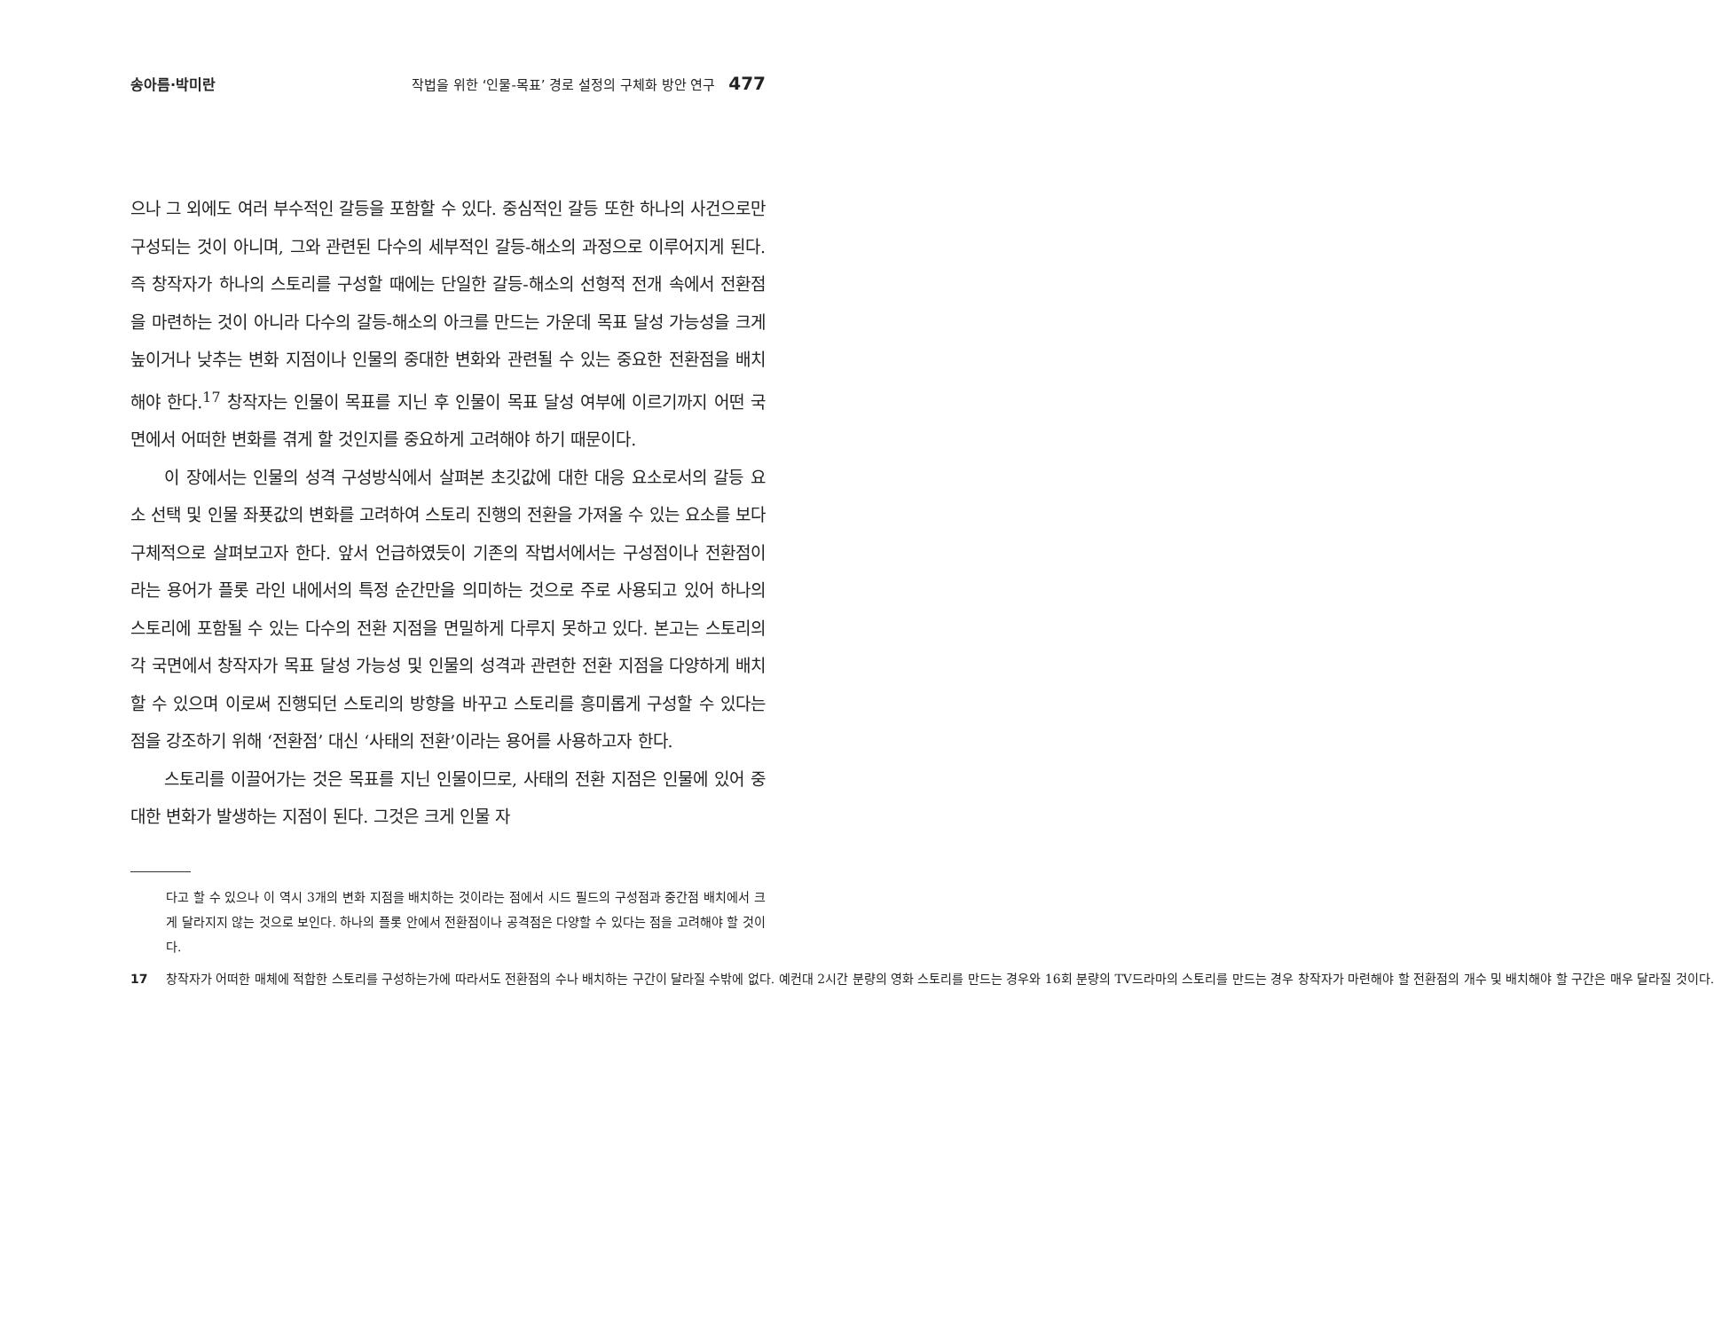송아름·박미란 작법을 위한 ‘인물-목표’ 경로 설정의 구체화 방안 연구 477
으나 그 외에도 여러 부수적인 갈등을 포함할 수 있다. 중심적인 갈등 또한 하나의 사건으로만 구성되는 것이 아니며, 그와 관련된 다수의 세부적인 갈등-해소의 과정으로 이루어지게 된다. 즉 창작자가 하나의 스토리를 구성할 때에는 단일한 갈등-해소의 선형적 전개 속에서 전환점을 마련하는 것이 아니라 다수의 갈등-해소의 아크를 만드는 가운데 목표 달성 가능성을 크게 높이거나 낮추는 변화 지점이나 인물의 중대한 변화와 관련될 수 있는 중요한 전환점을 배치해야 한다.<sup>17</sup> 창작자는 인물이 목표를 지닌 후 인물이 목표 달성 여부에 이르기까지 어떤 국면에서 어떠한 변화를 겪게 할 것인지를 중요하게 고려해야 하기 때문이다.
이 장에서는 인물의 성격 구성방식에서 살펴본 초깃값에 대한 대응 요소로서의 갈등 요소 선택 및 인물 좌푯값의 변화를 고려하여 스토리 진행의 전환을 가져올 수 있는 요소를 보다 구체적으로 살펴보고자 한다. 앞서 언급하였듯이 기존의 작법서에서는 구성점이나 전환점이라는 용어가 플롯 라인 내에서의 특정 순간만을 의미하는 것으로 주로 사용되고 있어 하나의 스토리에 포함될 수 있는 다수의 전환 지점을 면밀하게 다루지 못하고 있다. 본고는 스토리의 각 국면에서 창작자가 목표 달성 가능성 및 인물의 성격과 관련한 전환 지점을 다양하게 배치할 수 있으며 이로써 진행되던 스토리의 방향을 바꾸고 스토리를 흥미롭게 구성할 수 있다는 점을 강조하기 위해 ‘전환점’ 대신 ‘사태의 전환’이라는 용어를 사용하고자 한다.
스토리를 이끌어가는 것은 목표를 지닌 인물이므로, 사태의 전환 지점은 인물에 있어 중대한 변화가 발생하는 지점이 된다. 그것은 크게 인물 자
다고 할 수 있으나 이 역시 3개의 변화 지점을 배치하는 것이라는 점에서 시드 필드의 구성점과 중간점 배치에서 크게 달라지지 않는 것으로 보인다. 하나의 플롯 안에서 전환점이나 공격점은 다양할 수 있다는 점을 고려해야 할 것이다.
17 창작자가 어떠한 매체에 적합한 스토리를 구성하는가에 따라서도 전환점의 수나 배치하는 구간이 달라질 수밖에 없다. 예컨대 2시간 분량의 영화 스토리를 만드는 경우와 16회 분량의 TV드라마의 스토리를 만드는 경우 창작자가 마련해야 할 전환점의 개수 및 배치해야 할 구간은 매우 달라질 것이다.